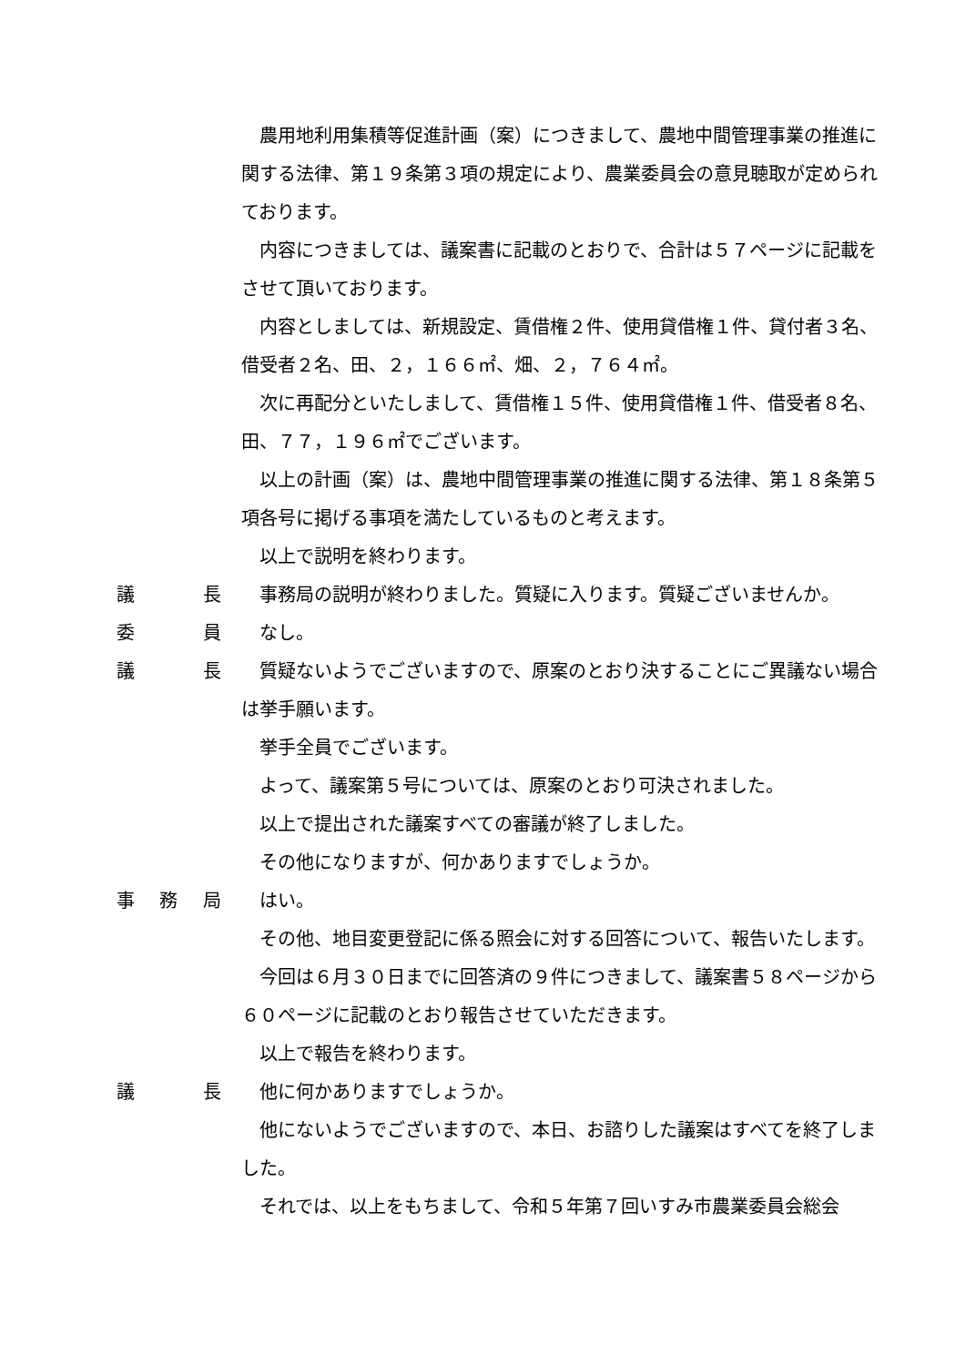農用地利用集積等促進計画（案）につきまして、農地中間管理事業の推進に関する法律、第１９条第３項の規定により、農業委員会の意見聴取が定められております。
内容につきましては、議案書に記載のとおりで、合計は５７ページに記載をさせて頂いております。
内容としましては、新規設定、賃借権２件、使用貸借権１件、貸付者３名、借受者２名、田、２，１６６㎡、畑、２，７６４㎡。
次に再配分といたしまして、賃借権１５件、使用貸借権１件、借受者８名、田、７７，１９６㎡でございます。
以上の計画（案）は、農地中間管理事業の推進に関する法律、第１８条第５項各号に掲げる事項を満たしているものと考えます。
以上で説明を終わります。
議 長 事務局の説明が終わりました。質疑に入ります。質疑ございませんか。
委 員 なし。
議 長 質疑ないようでございますので、原案のとおり決することにご異議ない場合は挙手願います。
挙手全員でございます。
よって、議案第５号については、原案のとおり可決されました。
以上で提出された議案すべての審議が終了しました。
その他になりますが、何かありますでしょうか。
事 務 局 はい。
その他、地目変更登記に係る照会に対する回答について、報告いたします。
今回は６月３０日までに回答済の９件につきまして、議案書５８ページから６０ページに記載のとおり報告させていただきます。
以上で報告を終わります。
議 長 他に何かありますでしょうか。
他にないようでございますので、本日、お諮りした議案はすべてを終了しました。
それでは、以上をもちまして、令和５年第７回いすみ市農業委員会総会